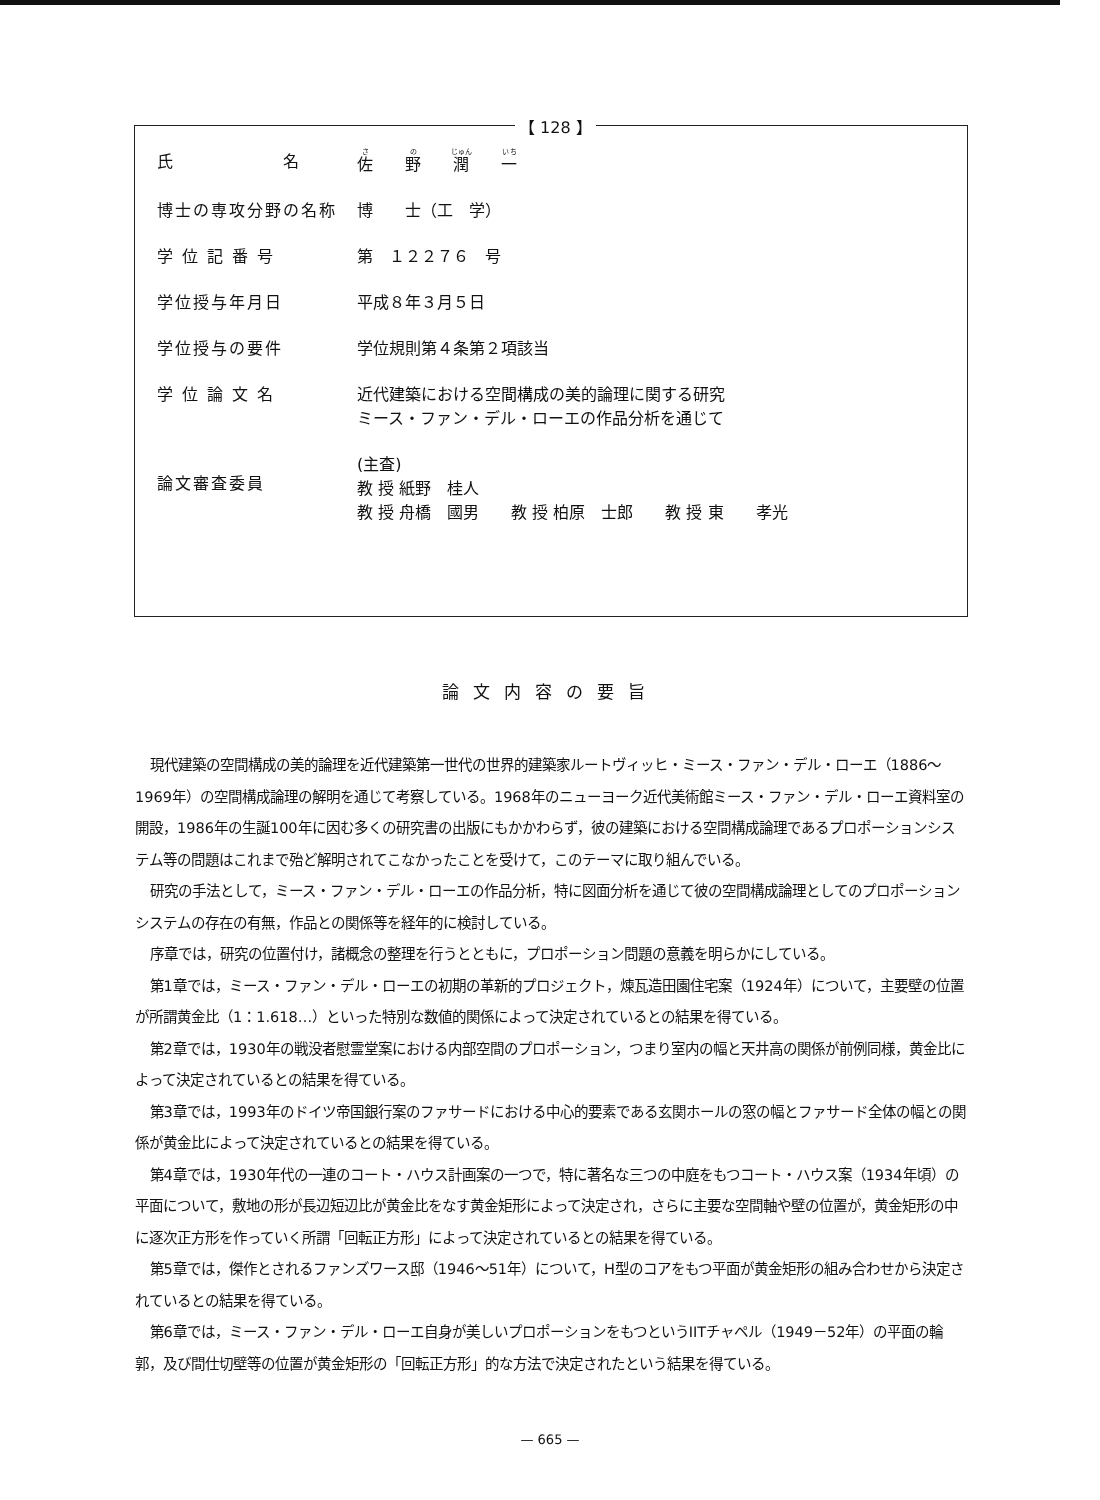【 128 】
| 氏 名 | 佐 野 潤 一 |
| 博士の専攻分野の名称 | 博 士（工 学） |
| 学 位 記 番 号 | 第 １２２７６ 号 |
| 学位授与年月日 | 平成８年３月５日 |
| 学位授与の要件 | 学位規則第４条第２項該当 |
| 学 位 論 文 名 | 近代建築における空間構成の美的論理に関する研究 ミース・ファン・デル・ローエの作品分析を通じて |
| 論文審査委員 | (主査) 教 授 紙野 桂人 教 授 舟橋 國男 教 授 柏原 士郎 教 授 東 孝光 |
論文内容の要旨
現代建築の空間構成の美的論理を近代建築第一世代の世界的建築家ルートヴィッヒ・ミース・ファン・デル・ローエ（1886〜1969年）の空間構成論理の解明を通じて考察している。1968年のニューヨーク近代美術館ミース・ファン・デル・ローエ資料室の開設，1986年の生誕100年に因む多くの研究書の出版にもかかわらず，彼の建築における空間構成論理であるプロポーションシステム等の問題はこれまで殆ど解明されてこなかったことを受けて，このテーマに取り組んでいる。
研究の手法として，ミース・ファン・デル・ローエの作品分析，特に図面分析を通じて彼の空間構成論理としてのプロポーションシステムの存在の有無，作品との関係等を経年的に検討している。
序章では，研究の位置付け，諸概念の整理を行うとともに，プロポーション問題の意義を明らかにしている。
第1章では，ミース・ファン・デル・ローエの初期の革新的プロジェクト，煉瓦造田園住宅案（1924年）について，主要壁の位置が所謂黄金比（1：1.618…）といった特別な数値的関係によって決定されているとの結果を得ている。
第2章では，1930年の戦没者慰霊堂案における内部空間のプロポーション，つまり室内の幅と天井高の関係が前例同様，黄金比によって決定されているとの結果を得ている。
第3章では，1993年のドイツ帝国銀行案のファサードにおける中心的要素である玄関ホールの窓の幅とファサード全体の幅との関係が黄金比によって決定されているとの結果を得ている。
第4章では，1930年代の一連のコート・ハウス計画案の一つで，特に著名な三つの中庭をもつコート・ハウス案（1934年頃）の平面について，敷地の形が長辺短辺比が黄金比をなす黄金矩形によって決定され，さらに主要な空間軸や壁の位置が，黄金矩形の中に逐次正方形を作っていく所謂「回転正方形」によって決定されているとの結果を得ている。
第5章では，傑作とされるファンズワース邸（1946〜51年）について，H型のコアをもつ平面が黄金矩形の組み合わせから決定されているとの結果を得ている。
第6章では，ミース・ファン・デル・ローエ自身が美しいプロポーションをもつというIITチャペル（1949－52年）の平面の輪郭，及び間仕切壁等の位置が黄金矩形の「回転正方形」的な方法で決定されたという結果を得ている。
— 665 —